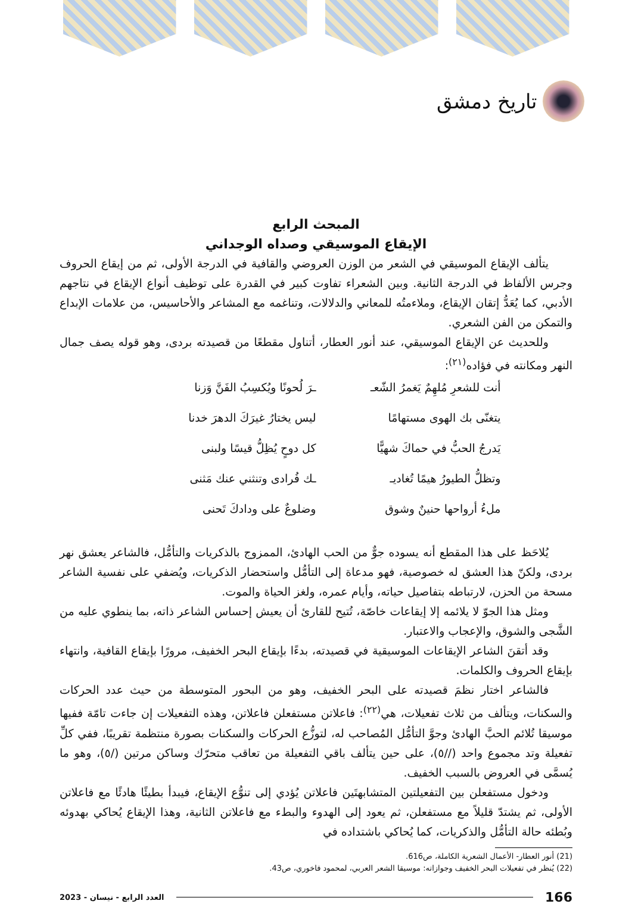تاريخ دمشق
المبحث الرابع
الإيقاع الموسيقي وصداه الوجداني
يتألف الإيقاع الموسيقي في الشعر من الوزن العروضي والقافية في الدرجة الأولى، ثم من إيقاع الحروف وجرس الألفاظ في الدرجة الثانية. وبين الشعراء تفاوت كبير في القدرة على توظيف أنواع الإيقاع في نتاجهم الأدبي، كما يُعَدُّ إتقان الإيقاع، وملاءمتُه للمعاني والدلالات، وتناغمه مع المشاعر والأحاسيس، من علامات الإبداع والتمكن من الفن الشعري.
وللحديث عن الإيقاع الموسيقي، عند أنور العطار، أتناول مقطعًا من قصيدته بردى، وهو قوله يصف جمال النهر ومكانته في فؤاده<sup>(٢١)</sup>:
أنت للشعرِ مُلهِمٌ يَغمرُ الشّعـ
ـرَ لُحونًا ويُكسِبُ الفَنَّ وَزنا
يتغنّى بك الهوى مستهامًا
ليس يختارُ غيرَكَ الدهرَ خدنا
يَدرجُ الحبُّ في حماكَ شهيًّا
كل دوحٍ يُظِلُّ قيسًا ولبنى
وتظلُّ الطيورُ هيمًا تُغاديـ
ـك فُرادى وتنثني عنك مَثنى
ملءُ أرواحها حنينٌ وشوق
وضلوعٌ على ودادكَ تَحنى
يُلاحَظ على هذا المقطع أنه يسوده جوٌّ من الحب الهادئ، الممزوج بالذكريات والتأمُّل، فالشاعر يعشق نهر بردى، ولكنّ هذا العشق له خصوصية، فهو مدعاة إلى التأمُّل واستحضار الذكريات، ويُضفي على نفسية الشاعر مسحة من الحزن، لارتباطه بتفاصيل حياته، وأيام عمره، ولغز الحياة والموت.
ومثل هذا الجوّ لا يلائمه إلا إيقاعات خاصّة، تُتيح للقارئ أن يعيش إحساس الشاعر ذاته، بما ينطوي عليه من الشَّجى والشوق، والإعجاب والاعتبار.
وقد أتقنَ الشاعر الإيقاعات الموسيقية في قصيدته، بدءًا بإيقاع البحر الخفيف، مرورًا بإيقاع القافية، وانتهاء بإيقاع الحروف والكلمات.
فالشاعر اختار نظمَ قصيدته على البحر الخفيف، وهو من البحور المتوسطة من حيث عدد الحركات والسكنات، ويتألف من ثلاث تفعيلات، هي<sup>(٢٢)</sup>: فاعلاتن مستفعلن فاعلاتن، وهذه التفعيلات إن جاءت تامّة ففيها موسيقا تُلائم الحبَّ الهادئ وجوَّ التأمُّل المُصاحب له، لتوزُّع الحركات والسكنات بصورة منتظمة تقريبًا، ففي كلِّ تفعيلة وتد مجموع واحد (//٥)، على حين يتألف باقي التفعيلة من تعاقب متحرّك وساكن مرتين (/٥)، وهو ما يُسمَّى في العروض بالسبب الخفيف.
ودخول مستفعلن بين التفعيلتين المتشابهتَين فاعلاتن يُؤدي إلى تنوُّع الإيقاع، فيبدأ بطيئًا هادئًا مع فاعلاتن الأولى، ثم يشتدّ قليلاً مع مستفعلن، ثم يعود إلى الهدوء والبطء مع فاعلاتن الثانية، وهذا الإيقاع يُحاكي بهدوئه وبُطئه حالة التأمُّل والذكريات، كما يُحاكي باشتداده في
(21) أنور العطار- الأعمال الشعرية الكاملة، ص616.
(22) يُنظر في تفعيلات البحر الخفيف وجوازاته: موسيقا الشعر العربي، لمحمود فاخوري، ص43.
166 العدد الرابع - نيسان - 2023